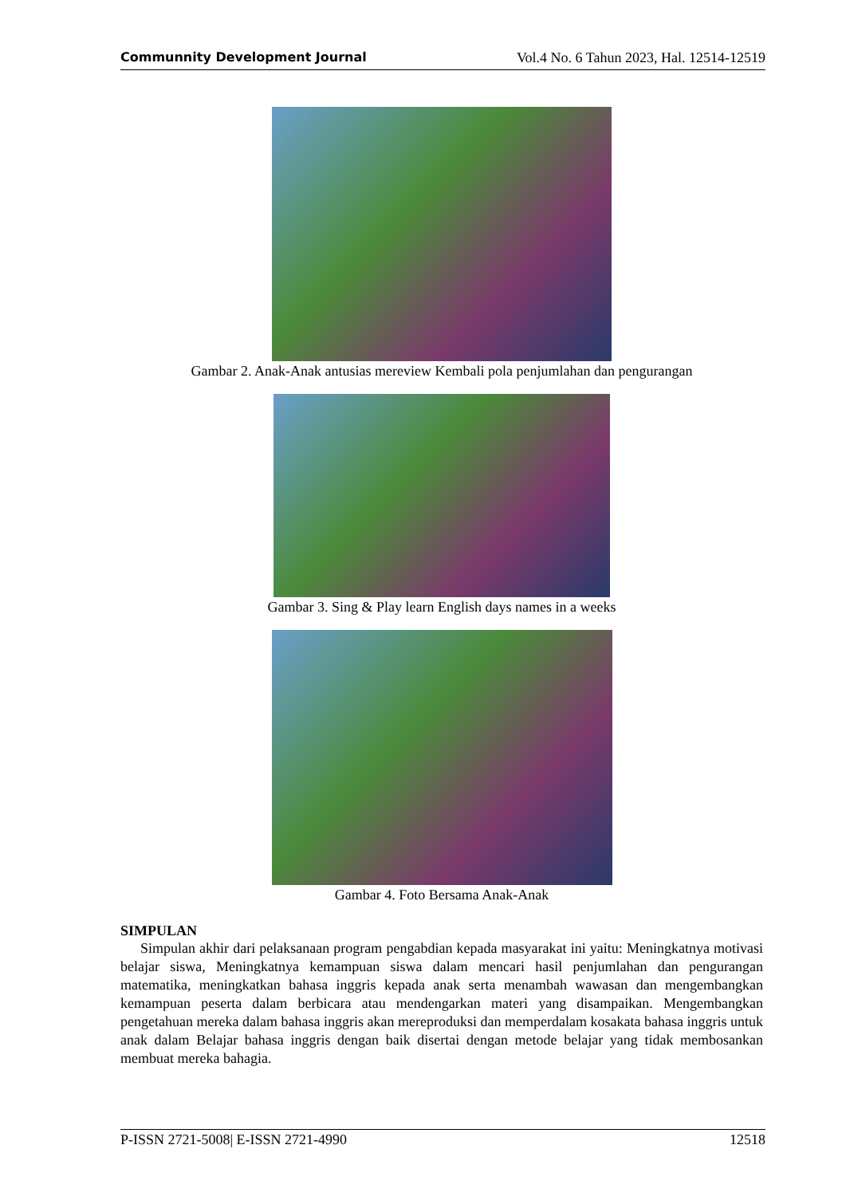Communnity Development Journal Vol.4 No. 6 Tahun 2023, Hal. 12514-12519
Gambar 2. Anak-Anak antusias mereview Kembali pola penjumlahan dan pengurangan
Gambar 3. Sing & Play learn English days names in a weeks
Gambar 4. Foto Bersama Anak-Anak
SIMPULAN
Simpulan akhir dari pelaksanaan program pengabdian kepada masyarakat ini yaitu: Meningkatnya motivasi belajar siswa, Meningkatnya kemampuan siswa dalam mencari hasil penjumlahan dan pengurangan matematika, meningkatkan bahasa inggris kepada anak serta menambah wawasan dan mengembangkan kemampuan peserta dalam berbicara atau mendengarkan materi yang disampaikan. Mengembangkan pengetahuan mereka dalam bahasa inggris akan mereproduksi dan memperdalam kosakata bahasa inggris untuk anak dalam Belajar bahasa inggris dengan baik disertai dengan metode belajar yang tidak membosankan membuat mereka bahagia.
P-ISSN 2721-5008| E-ISSN 2721-4990 12518